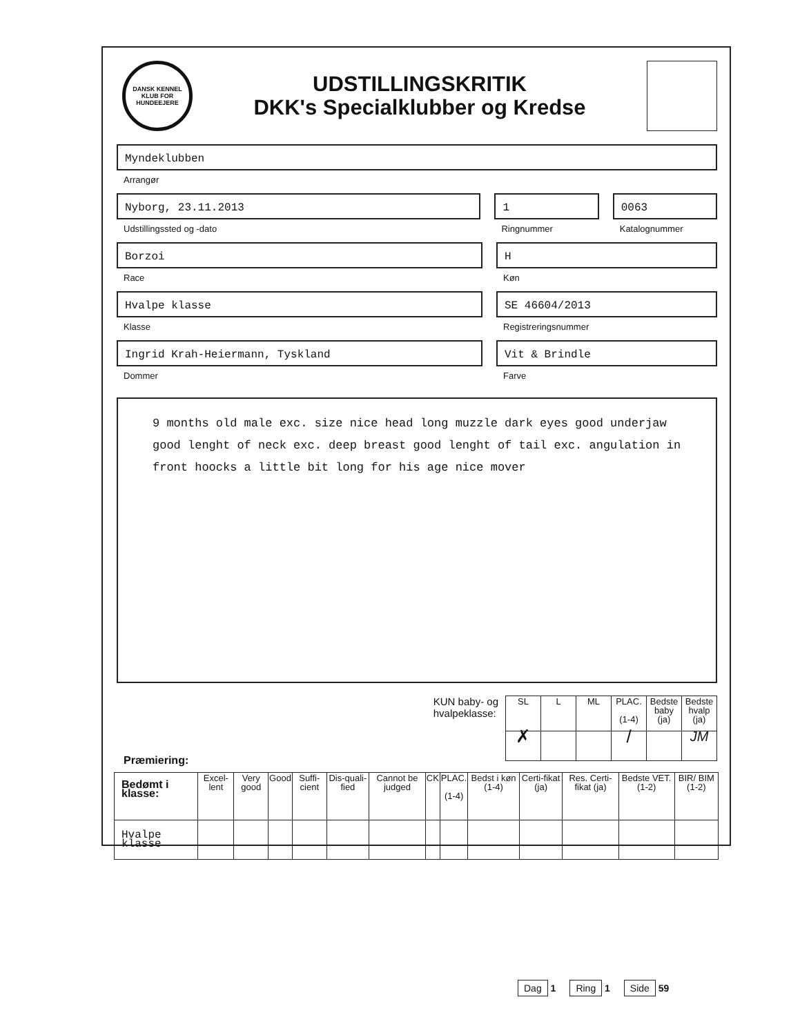DANSK KENNEL KLUB FOR HUNDEEJERE
UDSTILLINGSKRITIK
DKK's Specialklubber og Kredse
Myndeklubben
Arrangør
Nyborg, 23.11.2013
Udstillingssted og -dato
1
Ringnummer
0063
Katalognummer
Borzoi
Race
H
Køn
Hvalpe klasse
Klasse
SE 46604/2013
Registreringsnummer
Ingrid Krah-Heiermann, Tyskland
Dommer
Vit & Brindle
Farve
9 months old male exc. size nice head long muzzle dark eyes good underjaw good lenght of neck exc. deep breast good lenght of tail exc. angulation in front hoocks a little bit long for his age nice mover
KUN baby- og
hvalpeklasse:
| SL | L | ML | PLAC. (1-4) | Bedste baby (ja) | Bedste hvalp (ja) |
| --- | --- | --- | --- | --- | --- |
| ✗ | | | / | | JM |
Præmiering:
| Bedømt i klasse: | Excel-lent | Very good | Good | Suffi-cient | Dis-quali-fied | Cannot be judged | CK | PLAC. (1-4) | Bedst i køn (1-4) | Certi-fikat (ja) | Res. Certi-fikat (ja) | Bedste VET. (1-2) | BIR/ BIM (1-2) |
| --- | --- | --- | --- | --- | --- | --- | --- | --- | --- | --- | --- | --- | --- |
| Hvalpe klasse | | | | | | | | | | | | | |
Dag 1
Ring 1
Side 59